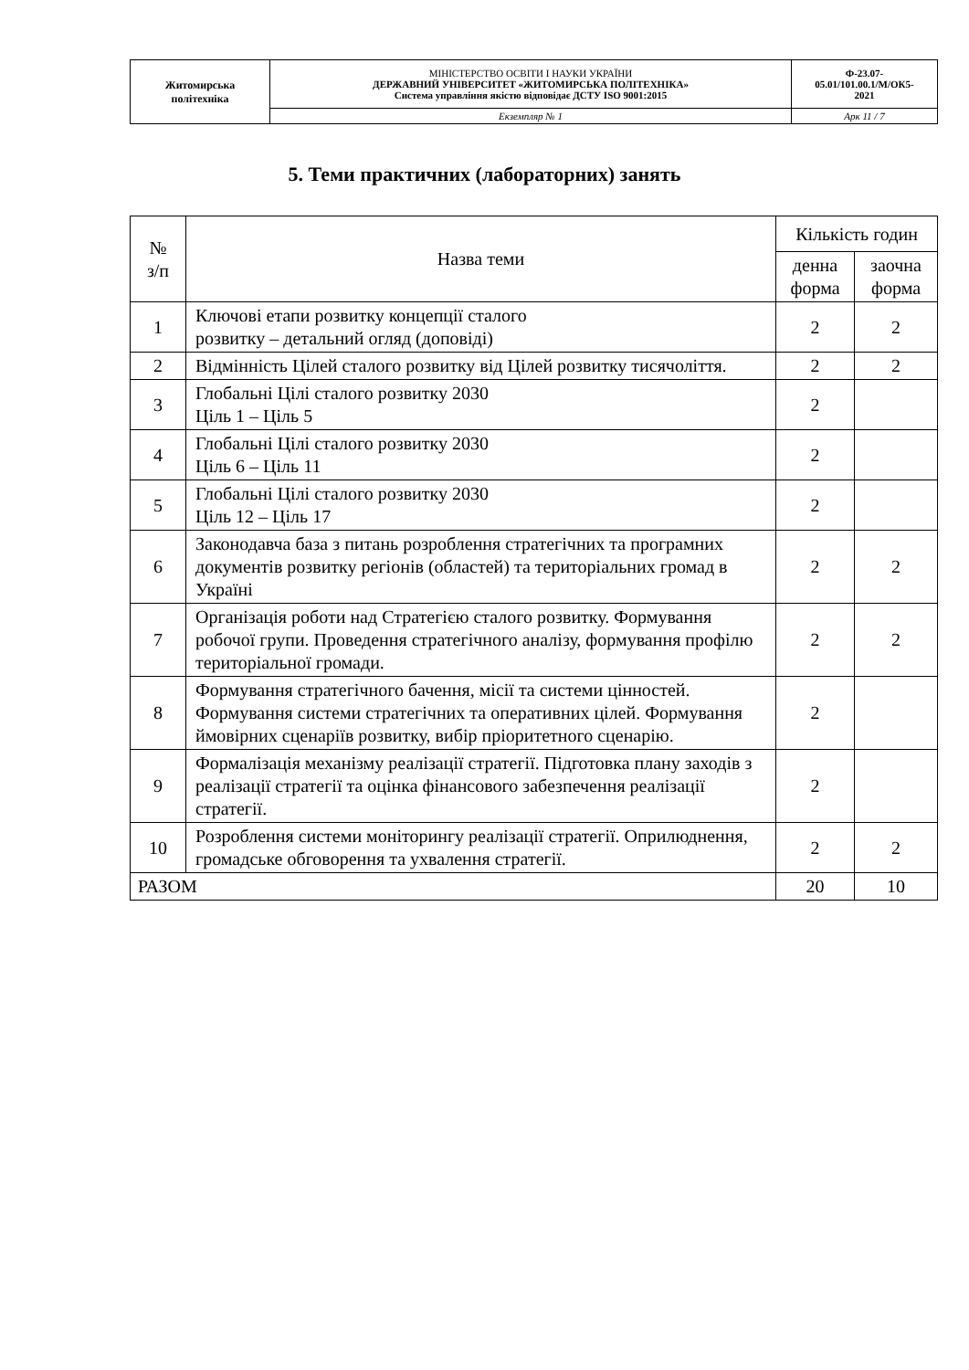| Житомирська політехніка | МІНІСТЕРСТВО ОСВІТИ І НАУКИ УКРАЇНИ ДЕРЖАВНИЙ УНІВЕРСИТЕТ «ЖИТОМИРСЬКА ПОЛІТЕХНІКА» Система управління якістю відповідає ДСТУ ISO 9001:2015 | Ф-23.07- 05.01/101.00.1/М/ОК5- 2021 |
| | Екземпляр № 1 | Арк 11 / 7 |
5. Теми практичних (лабораторних) занять
| № з/п | Назва теми | Кількість годин | |
| --- | --- | --- | --- |
| | | денна форма | заочна форма |
| 1 | Ключові етапи розвитку концепції сталого розвитку – детальний огляд (доповіді) | 2 | 2 |
| 2 | Відмінність Цілей сталого розвитку від Цілей розвитку тисячоліття. | 2 | 2 |
| 3 | Глобальні Цілі сталого розвитку 2030 Ціль 1 – Ціль 5 | 2 | |
| 4 | Глобальні Цілі сталого розвитку 2030 Ціль 6 – Ціль 11 | 2 | |
| 5 | Глобальні Цілі сталого розвитку 2030 Ціль 12 – Ціль 17 | 2 | |
| 6 | Законодавча база з питань розроблення стратегічних та програмних документів розвитку регіонів (областей) та територіальних громад в Україні | 2 | 2 |
| 7 | Організація роботи над Стратегією сталого розвитку. Формування робочої групи. Проведення стратегічного аналізу, формування профілю територіальної громади. | 2 | 2 |
| 8 | Формування стратегічного бачення, місії та системи цінностей. Формування системи стратегічних та оперативних цілей. Формування ймовірних сценаріїв розвитку, вибір пріоритетного сценарію. | 2 | |
| 9 | Формалізація механізму реалізації стратегії. Підготовка плану заходів з реалізації стратегії та оцінка фінансового забезпечення реалізації стратегії. | 2 | |
| 10 | Розроблення системи моніторингу реалізації стратегії. Оприлюднення, громадське обговорення та ухвалення стратегії. | 2 | 2 |
| РАЗОМ | | 20 | 10 |